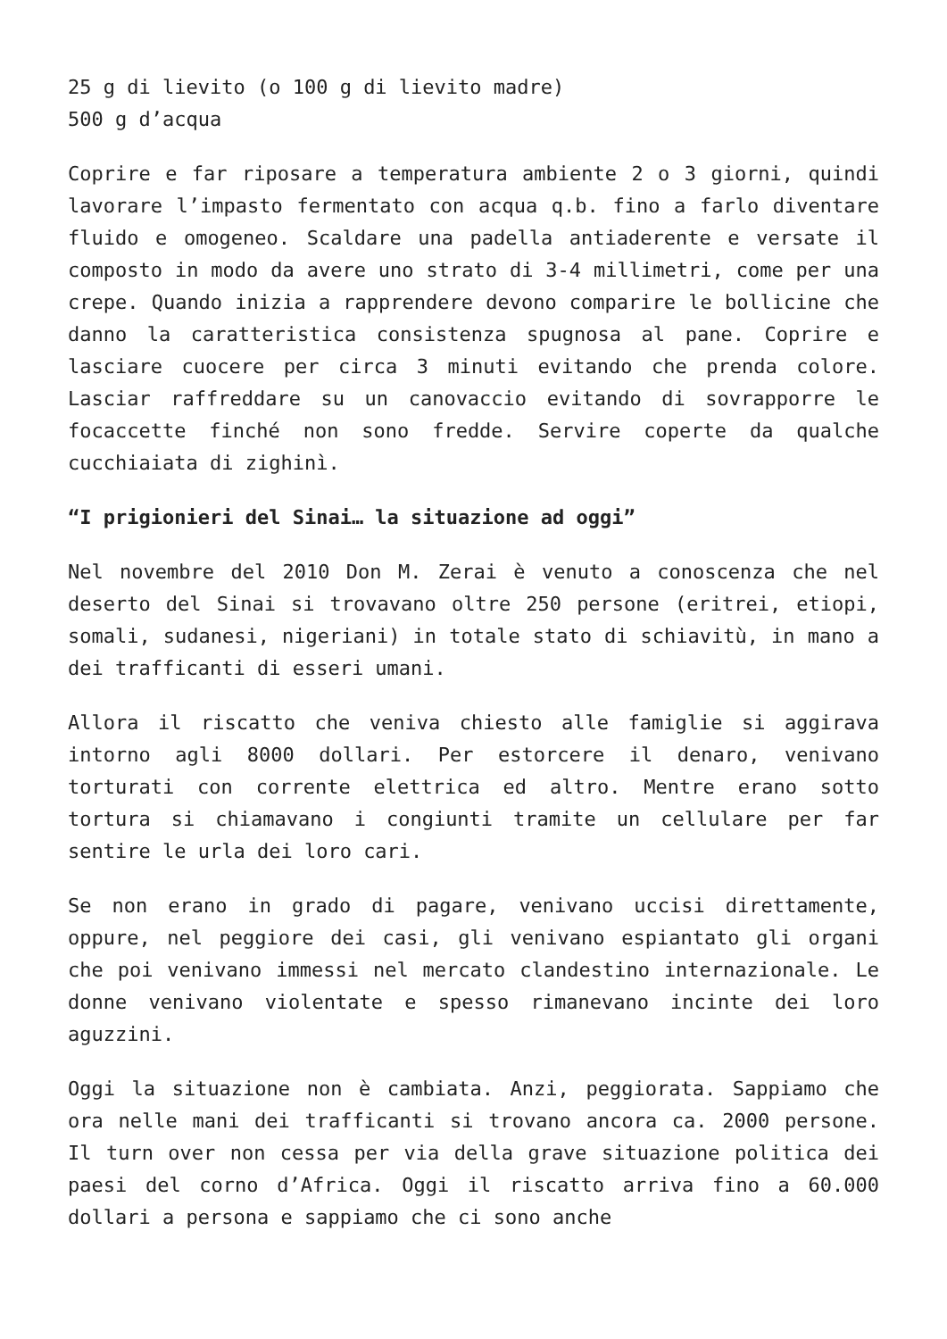25 g di lievito (o 100 g di lievito madre)
500 g d’acqua
Coprire e far riposare a temperatura ambiente 2 o 3 giorni, quindi lavorare l’impasto fermentato con acqua q.b. fino a farlo diventare fluido e omogeneo. Scaldare una padella antiaderente e versate il composto in modo da avere uno strato di 3-4 millimetri, come per una crepe. Quando inizia a rapprendere devono comparire le bollicine che danno la caratteristica consistenza spugnosa al pane. Coprire e lasciare cuocere per circa 3 minuti evitando che prenda colore. Lasciar raffreddare su un canovaccio evitando di sovrapporre le focaccette finché non sono fredde. Servire coperte da qualche cucchiaiata di zighinì.
“I prigionieri del Sinai… la situazione ad oggi”
Nel novembre del 2010 Don M. Zerai è venuto a conoscenza che nel deserto del Sinai si trovavano oltre 250 persone (eritrei, etiopi, somali, sudanesi, nigeriani) in totale stato di schiavitù, in mano a dei trafficanti di esseri umani.
Allora il riscatto che veniva chiesto alle famiglie si aggirava intorno agli 8000 dollari. Per estorcere il denaro, venivano torturati con corrente elettrica ed altro. Mentre erano sotto tortura si chiamavano i congiunti tramite un cellulare per far sentire le urla dei loro cari.
Se non erano in grado di pagare, venivano uccisi direttamente, oppure, nel peggiore dei casi, gli venivano espiantato gli organi che poi venivano immessi nel mercato clandestino internazionale. Le donne venivano violentate e spesso rimanevano incinte dei loro aguzzini.
Oggi la situazione non è cambiata. Anzi, peggiorata. Sappiamo che ora nelle mani dei trafficanti si trovano ancora ca. 2000 persone. Il turn over non cessa per via della grave situazione politica dei paesi del corno d’Africa. Oggi il riscatto arriva fino a 60.000 dollari a persona e sappiamo che ci sono anche